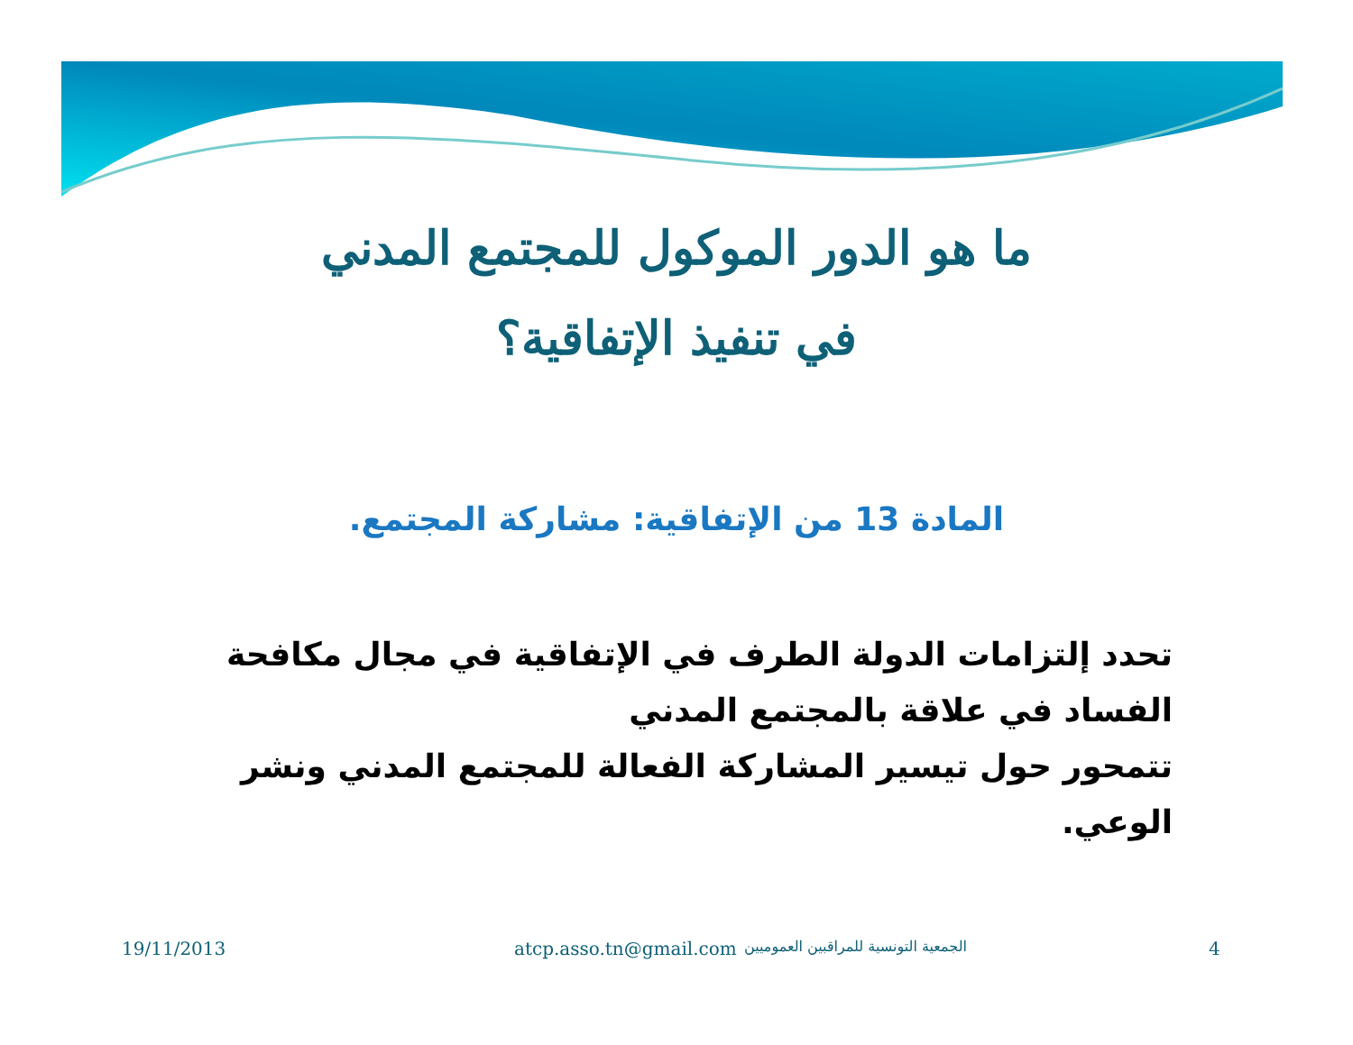ما هو الدور الموكول للمجتمع المدني
في تنفيذ الإتفاقية؟
المادة 13 من الإتفاقية: مشاركة المجتمع.
تحدد إلتزامات الدولة الطرف في الإتفاقية في مجال مكافحة الفساد في علاقة بالمجتمع المدني
تتمحور حول تيسير المشاركة الفعالة للمجتمع المدني ونشر الوعي.
19/11/2013 atcp.asso.tn@gmail.com الجمعية التونسية للمراقبين العموميين 4